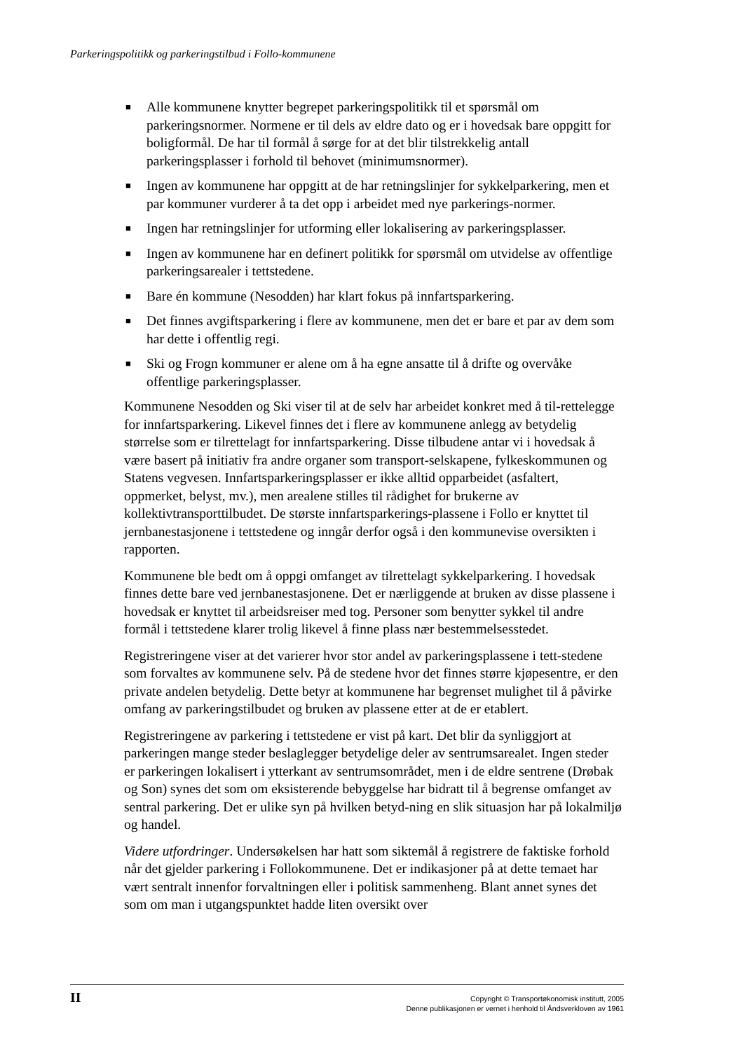Parkeringspolitikk og parkeringstilbud i Follo-kommunene
■ Alle kommunene knytter begrepet parkeringspolitikk til et spørsmål om parkeringsnormer. Normene er til dels av eldre dato og er i hovedsak bare oppgitt for boligformål. De har til formål å sørge for at det blir tilstrekkelig antall parkeringsplasser i forhold til behovet (minimumsnormer).
■ Ingen av kommunene har oppgitt at de har retningslinjer for sykkelparkering, men et par kommuner vurderer å ta det opp i arbeidet med nye parkerings-normer.
■ Ingen har retningslinjer for utforming eller lokalisering av parkeringsplasser.
■ Ingen av kommunene har en definert politikk for spørsmål om utvidelse av offentlige parkeringsarealer i tettstedene.
■ Bare én kommune (Nesodden) har klart fokus på innfartsparkering.
■ Det finnes avgiftsparkering i flere av kommunene, men det er bare et par av dem som har dette i offentlig regi.
■ Ski og Frogn kommuner er alene om å ha egne ansatte til å drifte og overvåke offentlige parkeringsplasser.
Kommunene Nesodden og Ski viser til at de selv har arbeidet konkret med å til-rettelegge for innfartsparkering. Likevel finnes det i flere av kommunene anlegg av betydelig størrelse som er tilrettelagt for innfartsparkering. Disse tilbudene antar vi i hovedsak å være basert på initiativ fra andre organer som transport-selskapene, fylkeskommunen og Statens vegvesen. Innfartsparkeringsplasser er ikke alltid opparbeidet (asfaltert, oppmerket, belyst, mv.), men arealene stilles til rådighet for brukerne av kollektivtransporttilbudet. De største innfartsparkerings-plassene i Follo er knyttet til jernbanestasjonene i tettstedene og inngår derfor også i den kommunevise oversikten i rapporten.
Kommunene ble bedt om å oppgi omfanget av tilrettelagt sykkelparkering. I hovedsak finnes dette bare ved jernbanestasjonene. Det er nærliggende at bruken av disse plassene i hovedsak er knyttet til arbeidsreiser med tog. Personer som benytter sykkel til andre formål i tettstedene klarer trolig likevel å finne plass nær bestemmelsesstedet.
Registreringene viser at det varierer hvor stor andel av parkeringsplassene i tett-stedene som forvaltes av kommunene selv. På de stedene hvor det finnes større kjøpesentre, er den private andelen betydelig. Dette betyr at kommunene har begrenset mulighet til å påvirke omfang av parkeringstilbudet og bruken av plassene etter at de er etablert.
Registreringene av parkering i tettstedene er vist på kart. Det blir da synliggjort at parkeringen mange steder beslaglegger betydelige deler av sentrumsarealet. Ingen steder er parkeringen lokalisert i ytterkant av sentrumsområdet, men i de eldre sentrene (Drøbak og Son) synes det som om eksisterende bebyggelse har bidratt til å begrense omfanget av sentral parkering. Det er ulike syn på hvilken betyd-ning en slik situasjon har på lokalmiljø og handel.
Videre utfordringer. Undersøkelsen har hatt som siktemål å registrere de faktiske forhold når det gjelder parkering i Follokommunene. Det er indikasjoner på at dette temaet har vært sentralt innenfor forvaltningen eller i politisk sammenheng. Blant annet synes det som om man i utgangspunktet hadde liten oversikt over
II
Copyright © Transportøkonomisk institutt, 2005
Denne publikasjonen er vernet i henhold til Åndsverkloven av 1961